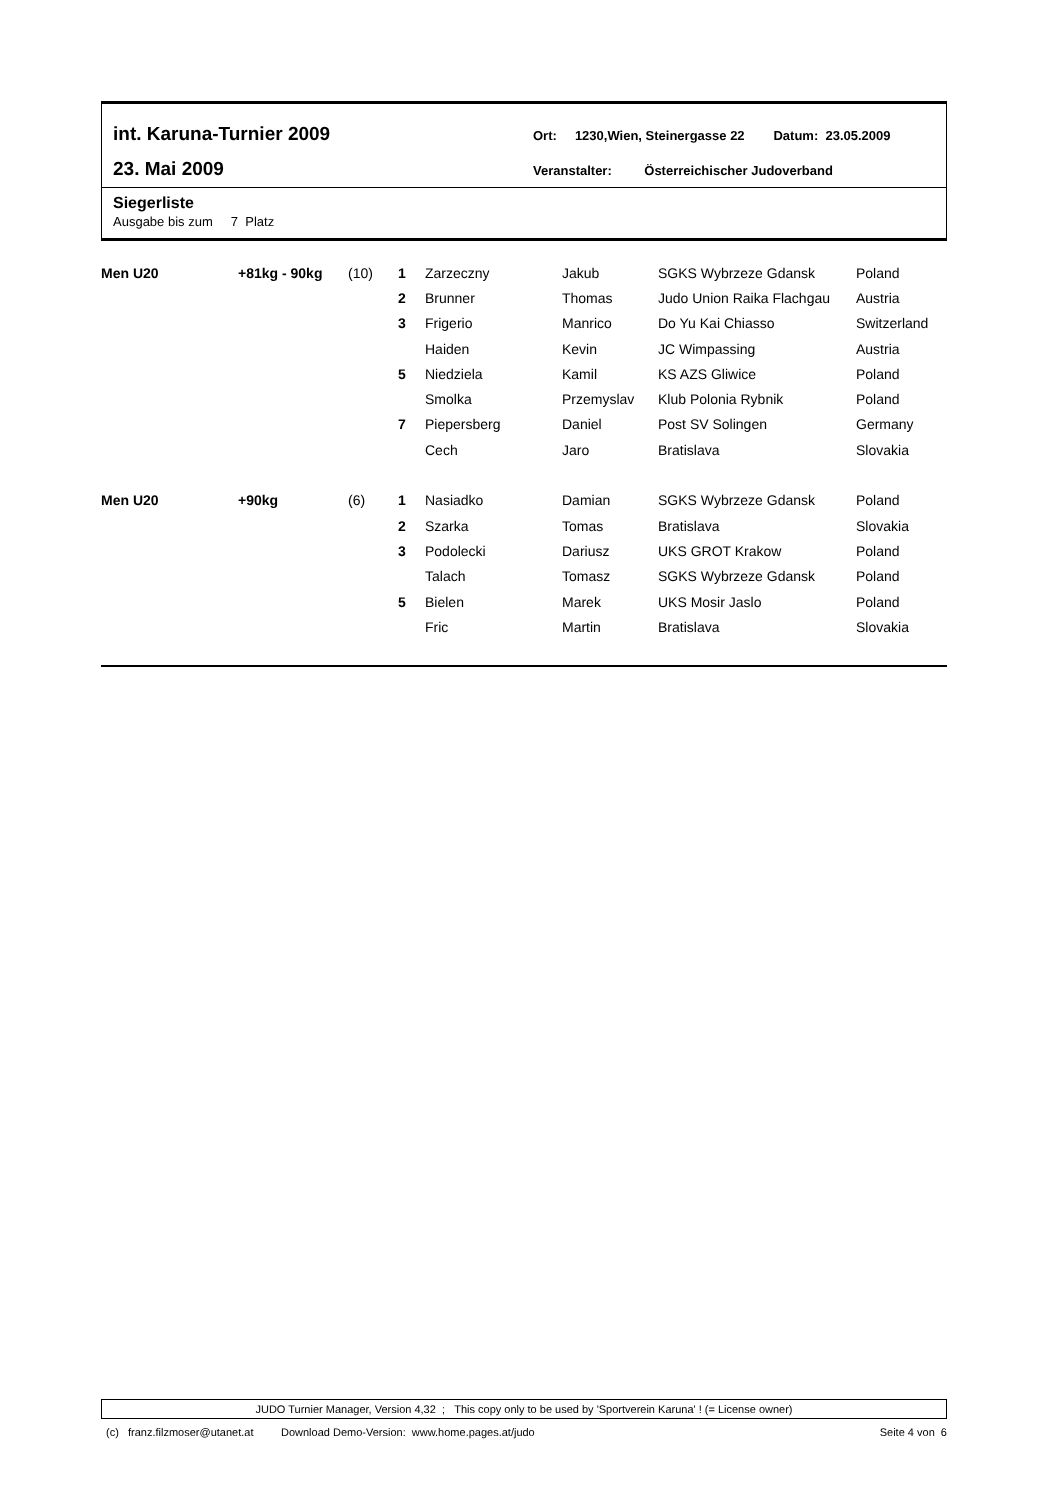int. Karuna-Turnier 2009
23. Mai 2009
Ort: 1230,Wien, Steinergasse 22 Datum: 23.05.2009
Veranstalter: Österreichischer Judoverband
Siegerliste
Ausgabe bis zum 7 Platz
| Men U20 | +81kg - 90kg | (10) | 1 | Zarzeczny | Jakub | SGKS Wybrzeze Gdansk | Poland |
| | | | 2 | Brunner | Thomas | Judo Union Raika Flachgau | Austria |
| | | | 3 | Frigerio | Manrico | Do Yu Kai Chiasso | Switzerland |
| | | | | Haiden | Kevin | JC Wimpassing | Austria |
| | | | 5 | Niedziela | Kamil | KS AZS Gliwice | Poland |
| | | | | Smolka | Przemyslav | Klub Polonia Rybnik | Poland |
| | | | 7 | Piepersberg | Daniel | Post SV Solingen | Germany |
| | | | | Cech | Jaro | Bratislava | Slovakia |
| Men U20 | +90kg | (6) | 1 | Nasiadko | Damian | SGKS Wybrzeze Gdansk | Poland |
| | | | 2 | Szarka | Tomas | Bratislava | Slovakia |
| | | | 3 | Podolecki | Dariusz | UKS GROT Krakow | Poland |
| | | | | Talach | Tomasz | SGKS Wybrzeze Gdansk | Poland |
| | | | 5 | Bielen | Marek | UKS Mosir Jaslo | Poland |
| | | | | Fric | Martin | Bratislava | Slovakia |
JUDO Turnier Manager, Version 4,32 ; This copy only to be used by 'Sportverein Karuna' ! (= License owner)
(c) franz.filzmoser@utanet.at Download Demo-Version: www.home.pages.at/judo Seite 4 von 6